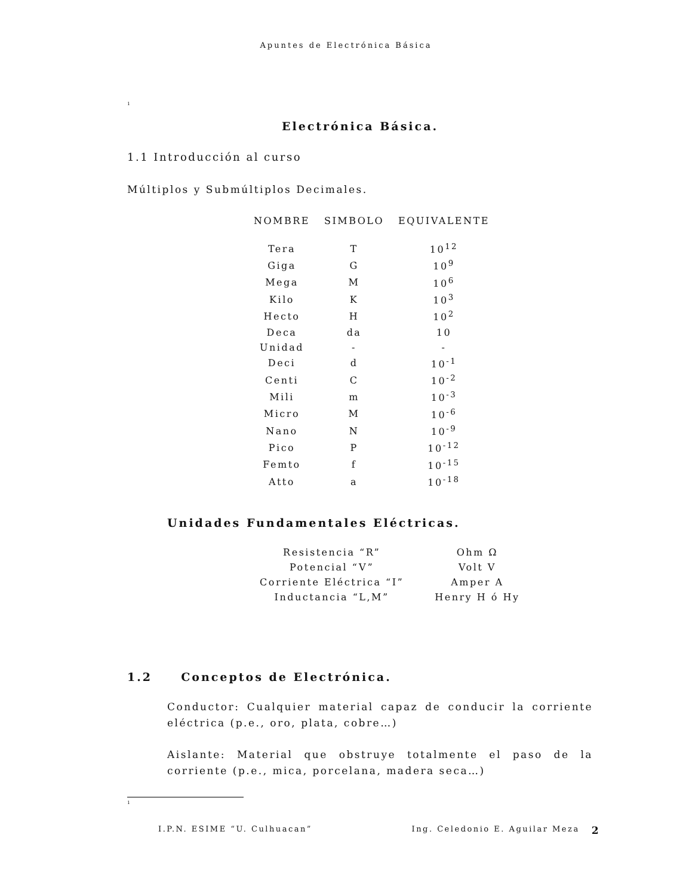Apuntes de Electrónica Básica
<sup>1</sup>
Electrónica Básica.
1.1 Introducción al curso
Múltiplos y Submúltiplos Decimales.
| NOMBRE | SIMBOLO | EQUIVALENTE |
| --- | --- | --- |
| Tera | T | 10<sup>12</sup> |
| Giga | G | 10<sup>9</sup> |
| Mega | M | 10<sup>6</sup> |
| Kilo | K | 10<sup>3</sup> |
| Hecto | H | 10<sup>2</sup> |
| Deca | da | 10 |
| Unidad | - | - |
| Deci | d | 10<sup>-1</sup> |
| Centi | C | 10<sup>-2</sup> |
| Mili | m | 10<sup>-3</sup> |
| Micro | M | 10<sup>-6</sup> |
| Nano | N | 10<sup>-9</sup> |
| Pico | P | 10<sup>-12</sup> |
| Femto | f | 10<sup>-15</sup> |
| Atto | a | 10<sup>-18</sup> |
Unidades Fundamentales Eléctricas.
| Resistencia “R” | Ohm Ω |
| Potencial “V” | Volt V |
| Corriente Eléctrica “I” | Amper A |
| Inductancia “L,M” | Henry H ó Hy |
1.2 Conceptos de Electrónica.
Conductor: Cualquier material capaz de conducir la corriente eléctrica (p.e., oro, plata, cobre…)
Aislante: Material que obstruye totalmente el paso de la corriente (p.e., mica, porcelana, madera seca…)
<sup>1</sup>
I.P.N. ESIME “U. Culhuacan” Ing. Celedonio E. Aguilar Meza 2